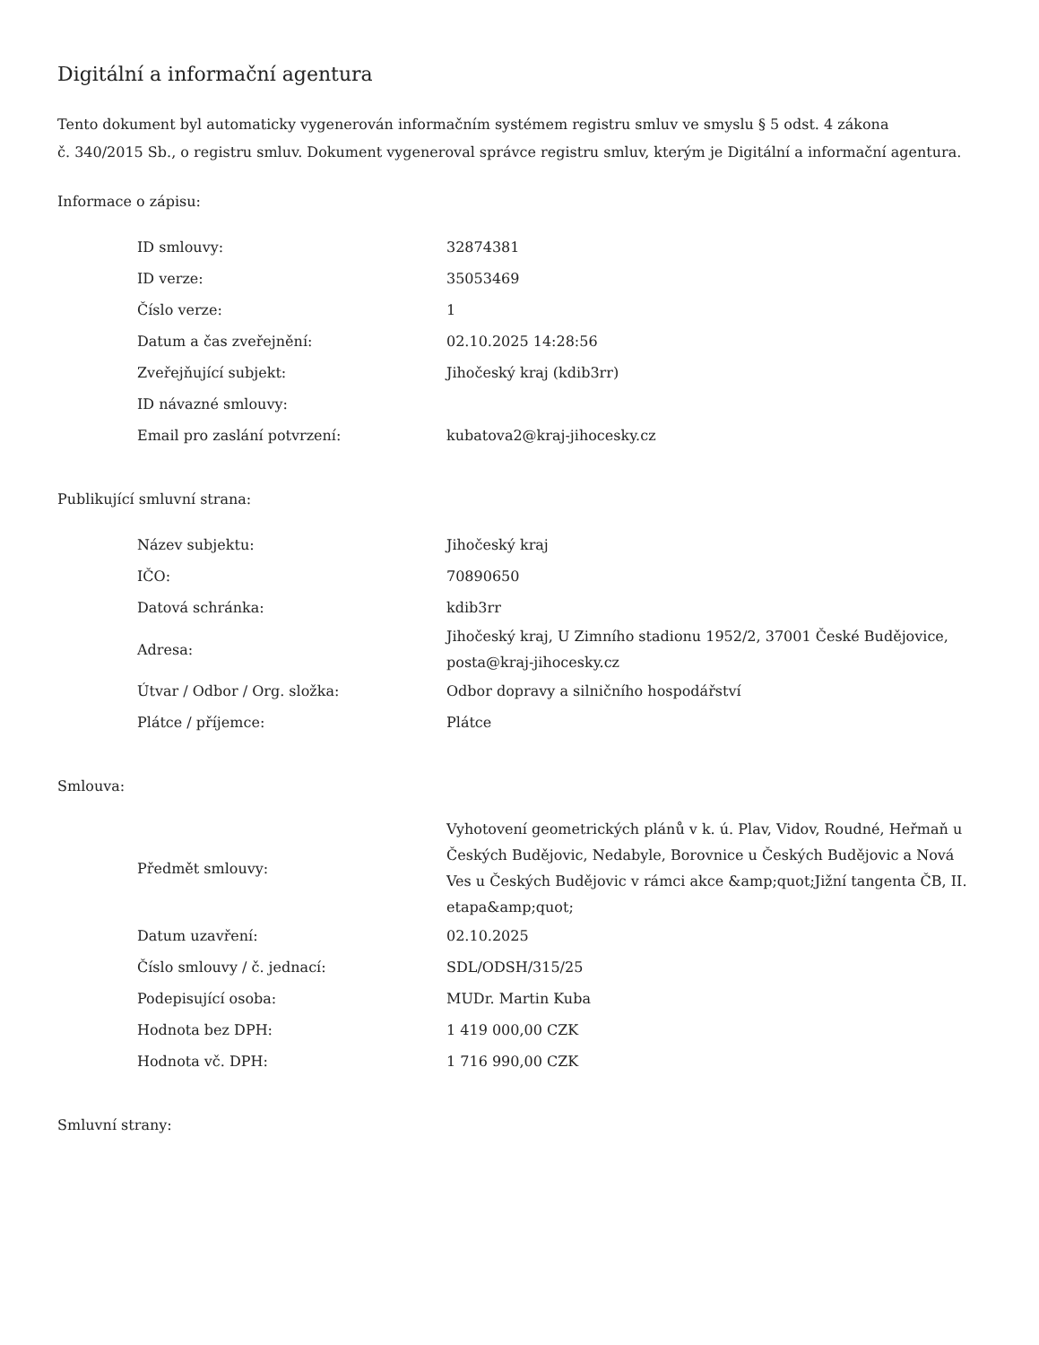Digitální a informační agentura
Tento dokument byl automaticky vygenerován informačním systémem registru smluv ve smyslu § 5 odst. 4 zákona
č. 340/2015 Sb., o registru smluv. Dokument vygeneroval správce registru smluv, kterým je Digitální a informační agentura.
Informace o zápisu:
| ID smlouvy: | 32874381 |
| ID verze: | 35053469 |
| Číslo verze: | 1 |
| Datum a čas zveřejnění: | 02.10.2025 14:28:56 |
| Zveřejňující subjekt: | Jihočeský kraj (kdib3rr) |
| ID návazné smlouvy: | |
| Email pro zaslání potvrzení: | kubatova2@kraj-jihocesky.cz |
Publikující smluvní strana:
| Název subjektu: | Jihočeský kraj |
| IČO: | 70890650 |
| Datová schránka: | kdib3rr |
| Adresa: | Jihočeský kraj, U Zimního stadionu 1952/2, 37001 České Budějovice, posta@kraj-jihocesky.cz |
| Útvar / Odbor / Org. složka: | Odbor dopravy a silničního hospodářství |
| Plátce / příjemce: | Plátce |
Smlouva:
| Předmět smlouvy: | Vyhotovení geometrických plánů v k. ú. Plav, Vidov, Roudné, Heřmaň u Českých Budějovic, Nedabyle, Borovnice u Českých Budějovic a Nová Ves u Českých Budějovic v rámci akce &amp;quot;Jižní tangenta ČB, II. etapa&amp;quot; |
| Datum uzavření: | 02.10.2025 |
| Číslo smlouvy / č. jednací: | SDL/ODSH/315/25 |
| Podepisující osoba: | MUDr. Martin Kuba |
| Hodnota bez DPH: | 1 419 000,00 CZK |
| Hodnota vč. DPH: | 1 716 990,00 CZK |
Smluvní strany: